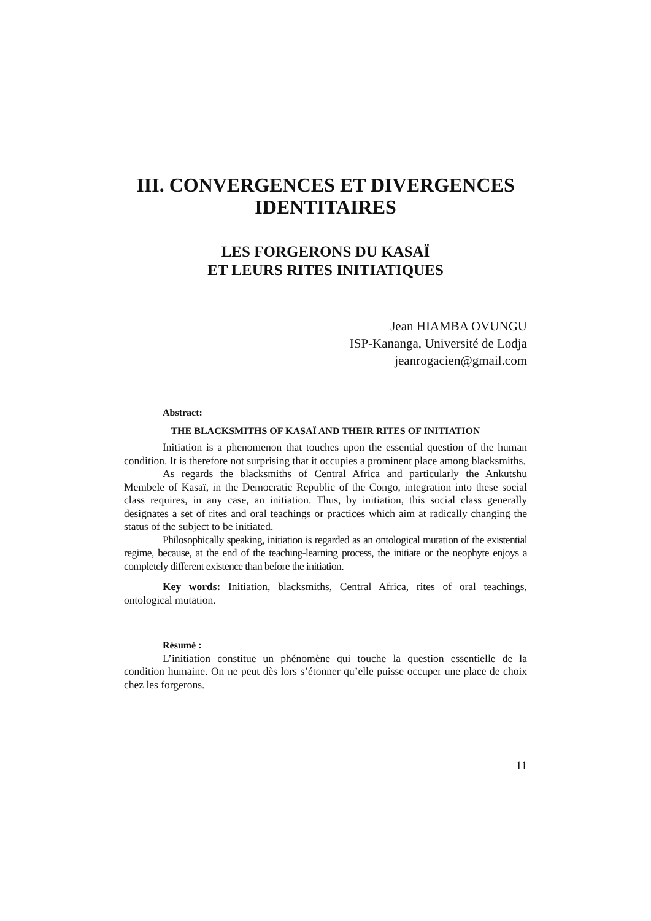III. CONVERGENCES ET DIVERGENCES
IDENTITAIRES
LES FORGERONS DU KASAÏ
ET LEURS RITES INITIATIQUES
Jean HIAMBA OVUNGU
ISP-Kananga, Université de Lodja
jeanrogacien@gmail.com
Abstract:
THE BLACKSMITHS OF KASAÏ AND THEIR RITES OF INITIATION
Initiation is a phenomenon that touches upon the essential question of the human condition. It is therefore not surprising that it occupies a prominent place among blacksmiths.
As regards the blacksmiths of Central Africa and particularly the Ankutshu Membele of Kasaï, in the Democratic Republic of the Congo, integration into these social class requires, in any case, an initiation. Thus, by initiation, this social class generally designates a set of rites and oral teachings or practices which aim at radically changing the status of the subject to be initiated.
Philosophically speaking, initiation is regarded as an ontological mutation of the existential regime, because, at the end of the teaching-learning process, the initiate or the neophyte enjoys a completely different existence than before the initiation.
Key words: Initiation, blacksmiths, Central Africa, rites of oral teachings, ontological mutation.
Résumé :
L’initiation constitue un phénomène qui touche la question essentielle de la condition humaine. On ne peut dès lors s’étonner qu’elle puisse occuper une place de choix chez les forgerons.
11